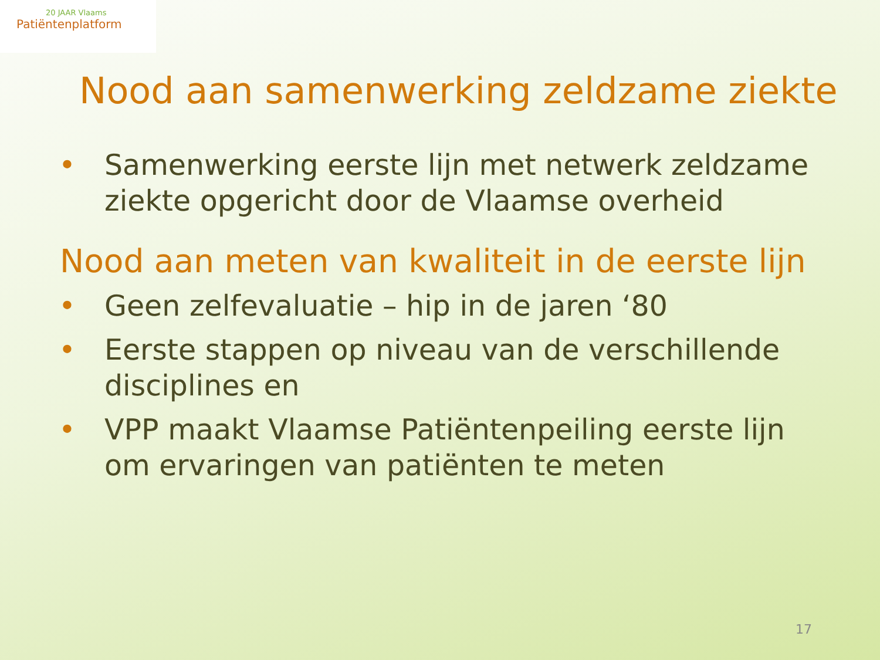20 JAAR Vlaams
Patiëntenplatform
Nood aan samenwerking zeldzame ziekte
• Samenwerking eerste lijn met netwerk zeldzame ziekte opgericht door de Vlaamse overheid
Nood aan meten van kwaliteit in de eerste lijn
• Geen zelfevaluatie – hip in de jaren ‘80
• Eerste stappen op niveau van de verschillende disciplines en
• VPP maakt Vlaamse Patiëntenpeiling eerste lijn om ervaringen van patiënten te meten
17